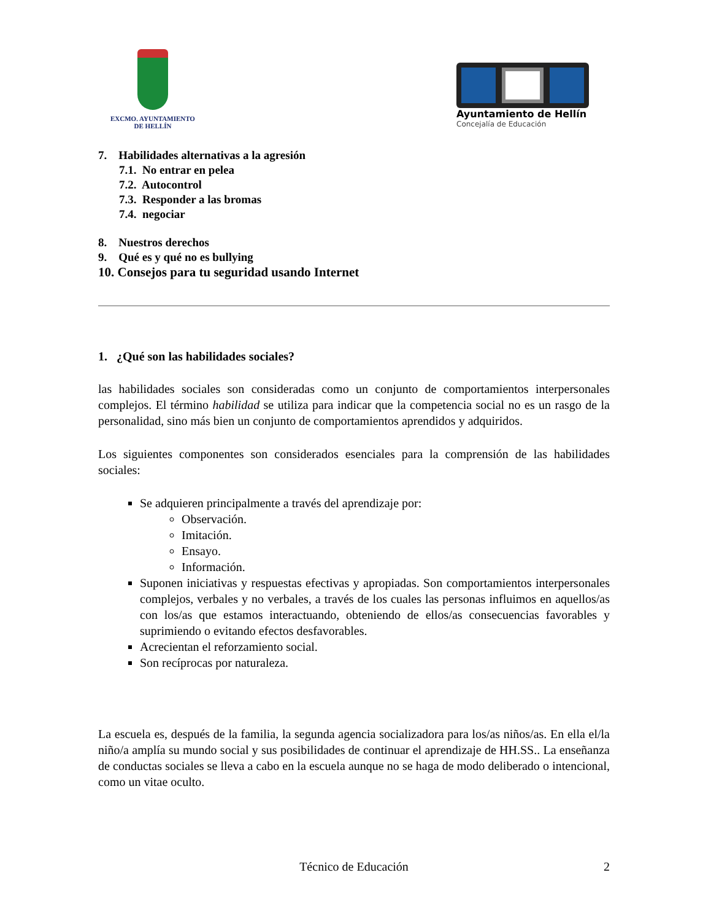EXCMO. AYUNTAMIENTO
DE HELLÍN
Ayuntamiento de Hellín
Concejalía de Educación
7. Habilidades alternativas a la agresión
7.1. No entrar en pelea
7.2. Autocontrol
7.3. Responder a las bromas
7.4. negociar
8. Nuestros derechos
9. Qué es y qué no es bullying
10. Consejos para tu seguridad usando Internet
1. ¿Qué son las habilidades sociales?
las habilidades sociales son consideradas como un conjunto de comportamientos interpersonales complejos. El término habilidad se utiliza para indicar que la competencia social no es un rasgo de la personalidad, sino más bien un conjunto de comportamientos aprendidos y adquiridos.
Los siguientes componentes son considerados esenciales para la comprensión de las habilidades sociales:
Se adquieren principalmente a través del aprendizaje por:
Observación.
Imitación.
Ensayo.
Información.
Suponen iniciativas y respuestas efectivas y apropiadas. Son comportamientos interpersonales complejos, verbales y no verbales, a través de los cuales las personas influimos en aquellos/as con los/as que estamos interactuando, obteniendo de ellos/as consecuencias favorables y suprimiendo o evitando efectos desfavorables.
Acrecientan el reforzamiento social.
Son recíprocas por naturaleza.
La escuela es, después de la familia, la segunda agencia socializadora para los/as niños/as. En ella el/la niño/a amplía su mundo social y sus posibilidades de continuar el aprendizaje de HH.SS.. La enseñanza de conductas sociales se lleva a cabo en la escuela aunque no se haga de modo deliberado o intencional, como un vitae oculto.
Técnico de Educación 2